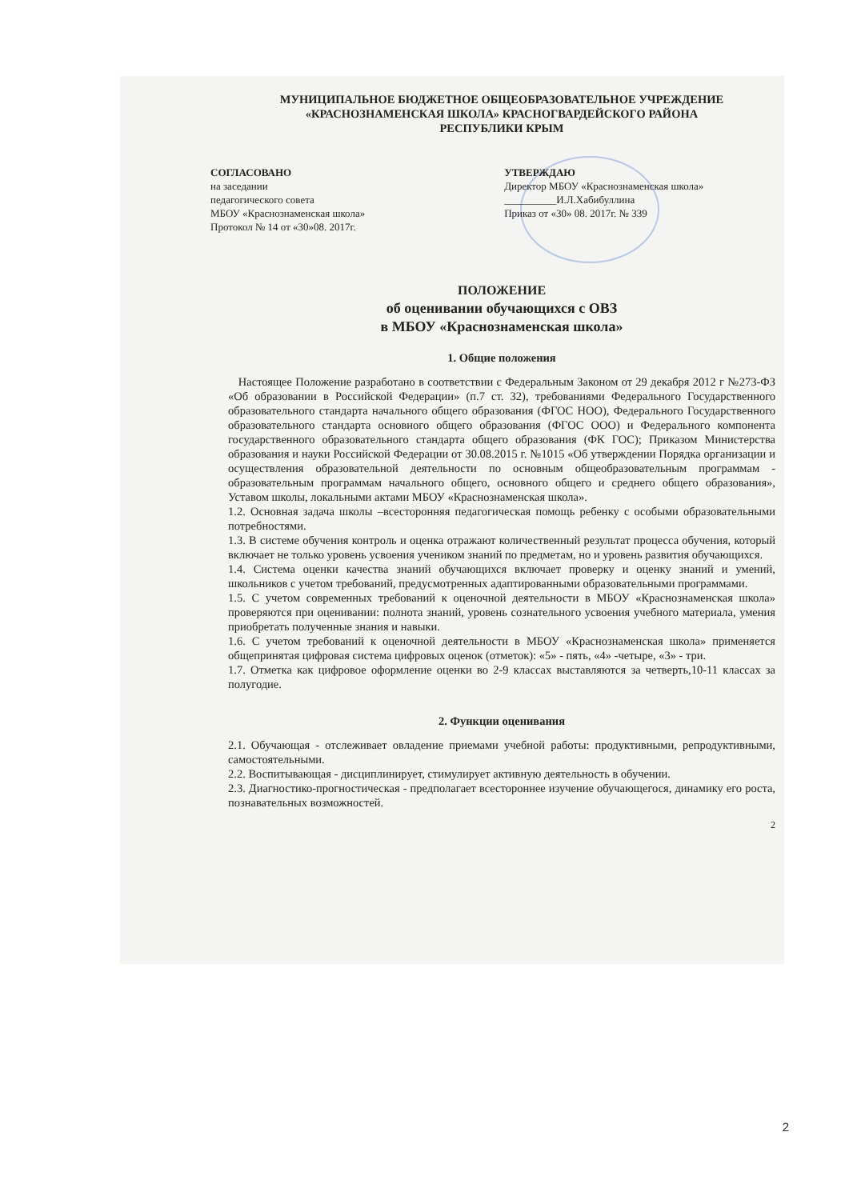МУНИЦИПАЛЬНОЕ БЮДЖЕТНОЕ ОБЩЕОБРАЗОВАТЕЛЬНОЕ УЧРЕЖДЕНИЕ
«КРАСНОЗНАМЕНСКАЯ ШКОЛА» КРАСНОГВАРДЕЙСКОГО РАЙОНА
РЕСПУБЛИКИ КРЫМ
СОГЛАСОВАНО
на заседании
педагогического совета
МБОУ «Краснознаменская школа»
Протокол № 14 от «30»08. 2017г.
УТВЕРЖДАЮ
Директор МБОУ «Краснознаменская школа»
__________И.Л.Хабибуллина
Приказ от «30» 08. 2017г. № 339
ПОЛОЖЕНИЕ
об оценивании обучающихся с ОВЗ
в МБОУ «Краснознаменская школа»
1. Общие положения
Настоящее Положение разработано в соответствии с Федеральным Законом от 29 декабря 2012 г №273-ФЗ «Об образовании в Российской Федерации» (п.7 ст. 32), требованиями Федерального Государственного образовательного стандарта начального общего образования (ФГОС НОО), Федерального Государственного образовательного стандарта основного общего образования (ФГОС ООО) и Федерального компонента государственного образовательного стандарта общего образования (ФК ГОС); Приказом Министерства образования и науки Российской Федерации от 30.08.2015 г. №1015 «Об утверждении Порядка организации и осуществления образовательной деятельности по основным общеобразовательным программам - образовательным программам начального общего, основного общего и среднего общего образования», Уставом школы, локальными актами МБОУ «Краснознаменская школа».
1.2. Основная задача школы –всесторонняя педагогическая помощь ребенку с особыми образовательными потребностями.
1.3. В системе обучения контроль и оценка отражают количественный результат процесса обучения, который включает не только уровень усвоения учеником знаний по предметам, но и уровень развития обучающихся.
1.4. Система оценки качества знаний обучающихся включает проверку и оценку знаний и умений, школьников с учетом требований, предусмотренных адаптированными образовательными программами.
1.5. С учетом современных требований к оценочной деятельности в МБОУ «Краснознаменская школа» проверяются при оценивании: полнота знаний, уровень сознательного усвоения учебного материала, умения приобретать полученные знания и навыки.
1.6. С учетом требований к оценочной деятельности в МБОУ «Краснознаменская школа» применяется общепринятая цифровая система цифровых оценок (отметок): «5» - пять, «4» -четыре, «3» - три.
1.7. Отметка как цифровое оформление оценки во 2-9 классах выставляются за четверть,10-11 классах за полугодие.
2. Функции оценивания
2.1. Обучающая - отслеживает овладение приемами учебной работы: продуктивными, репродуктивными, самостоятельными.
2.2. Воспитывающая - дисциплинирует, стимулирует активную деятельность в обучении.
2.3. Диагностико-прогностическая - предполагает всестороннее изучение обучающегося, динамику его роста, познавательных возможностей.
2
2